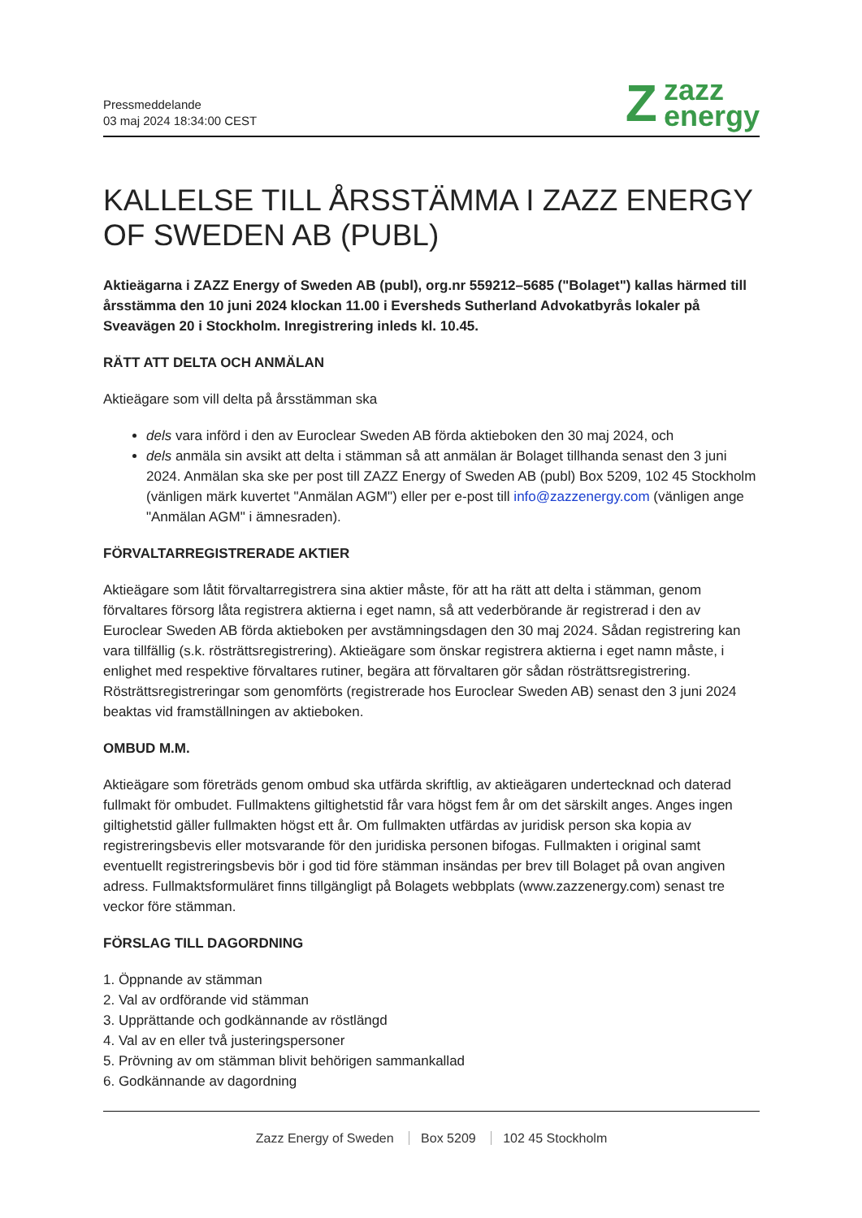Pressmeddelande
03 maj 2024 18:34:00 CEST
Z
zazz
energy
KALLELSE TILL ÅRSSTÄMMA I ZAZZ ENERGY OF SWEDEN AB (PUBL)
Aktieägarna i ZAZZ Energy of Sweden AB (publ), org.nr 559212–5685 ("Bolaget") kallas härmed till årsstämma den 10 juni 2024 klockan 11.00 i Eversheds Sutherland Advokatbyrås lokaler på Sveavägen 20 i Stockholm. Inregistrering inleds kl. 10.45.
RÄTT ATT DELTA OCH ANMÄLAN
Aktieägare som vill delta på årsstämman ska
dels vara införd i den av Euroclear Sweden AB förda aktieboken den 30 maj 2024, och
dels anmäla sin avsikt att delta i stämman så att anmälan är Bolaget tillhanda senast den 3 juni 2024. Anmälan ska ske per post till ZAZZ Energy of Sweden AB (publ) Box 5209, 102 45 Stockholm (vänligen märk kuvertet "Anmälan AGM") eller per e-post till info@zazzenergy.com (vänligen ange "Anmälan AGM" i ämnesraden).
FÖRVALTARREGISTRERADE AKTIER
Aktieägare som låtit förvaltarregistrera sina aktier måste, för att ha rätt att delta i stämman, genom förvaltares försorg låta registrera aktierna i eget namn, så att vederbörande är registrerad i den av Euroclear Sweden AB förda aktieboken per avstämningsdagen den 30 maj 2024. Sådan registrering kan vara tillfällig (s.k. rösträttsregistrering). Aktieägare som önskar registrera aktierna i eget namn måste, i enlighet med respektive förvaltares rutiner, begära att förvaltaren gör sådan rösträttsregistrering. Rösträttsregistreringar som genomförts (registrerade hos Euroclear Sweden AB) senast den 3 juni 2024 beaktas vid framställningen av aktieboken.
OMBUD M.M.
Aktieägare som företräds genom ombud ska utfärda skriftlig, av aktieägaren undertecknad och daterad fullmakt för ombudet. Fullmaktens giltighetstid får vara högst fem år om det särskilt anges. Anges ingen giltighetstid gäller fullmakten högst ett år. Om fullmakten utfärdas av juridisk person ska kopia av registreringsbevis eller motsvarande för den juridiska personen bifogas. Fullmakten i original samt eventuellt registreringsbevis bör i god tid före stämman insändas per brev till Bolaget på ovan angiven adress. Fullmaktsformuläret finns tillgängligt på Bolagets webbplats (www.zazzenergy.com) senast tre veckor före stämman.
FÖRSLAG TILL DAGORDNING
1. Öppnande av stämman
2. Val av ordförande vid stämman
3. Upprättande och godkännande av röstlängd
4. Val av en eller två justeringspersoner
5. Prövning av om stämman blivit behörigen sammankallad
6. Godkännande av dagordning
Zazz Energy of Sweden Box 5209 102 45 Stockholm